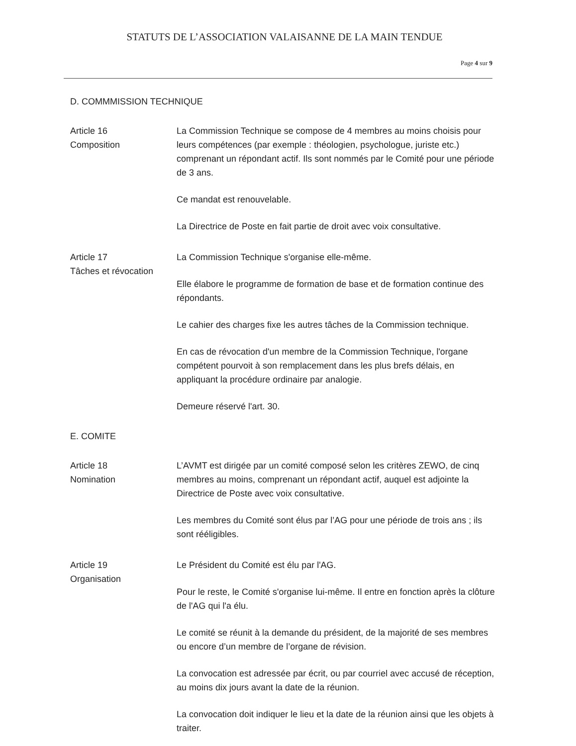STATUTS DE L’ASSOCIATION VALAISANNE DE LA MAIN TENDUE
Page 4 sur 9
D. COMMMISSION TECHNIQUE
Article 16
Composition
La Commission Technique se compose de 4 membres au moins choisis pour leurs compétences (par exemple : théologien, psychologue, juriste etc.) comprenant un répondant actif. Ils sont nommés par le Comité pour une période de 3 ans.
Ce mandat est renouvelable.
La Directrice de Poste en fait partie de droit avec voix consultative.
Article 17
Tâches et révocation
La Commission Technique s'organise elle-même.
Elle élabore le programme de formation de base et de formation continue des répondants.
Le cahier des charges fixe les autres tâches de la Commission technique.
En cas de révocation d'un membre de la Commission Technique, l'organe compétent pourvoit à son remplacement dans les plus brefs délais, en appliquant la procédure ordinaire par analogie.
Demeure réservé l'art. 30.
E. COMITE
Article 18
Nomination
L’AVMT est dirigée par un comité composé selon les critères ZEWO, de cinq membres au moins, comprenant un répondant actif, auquel est adjointe la Directrice de Poste avec voix consultative.
Les membres du Comité sont élus par l’AG pour une période de trois ans ; ils sont rééligibles.
Article 19
Organisation
Le Président du Comité est élu par l'AG.
Pour le reste, le Comité s'organise lui-même. Il entre en fonction après la clôture de l'AG qui l'a élu.
Le comité se réunit à la demande du président, de la majorité de ses membres ou encore d’un membre de l’organe de révision.
La convocation est adressée par écrit, ou par courriel avec accusé de réception, au moins dix jours avant la date de la réunion.
La convocation doit indiquer le lieu et la date de la réunion ainsi que les objets à traiter.